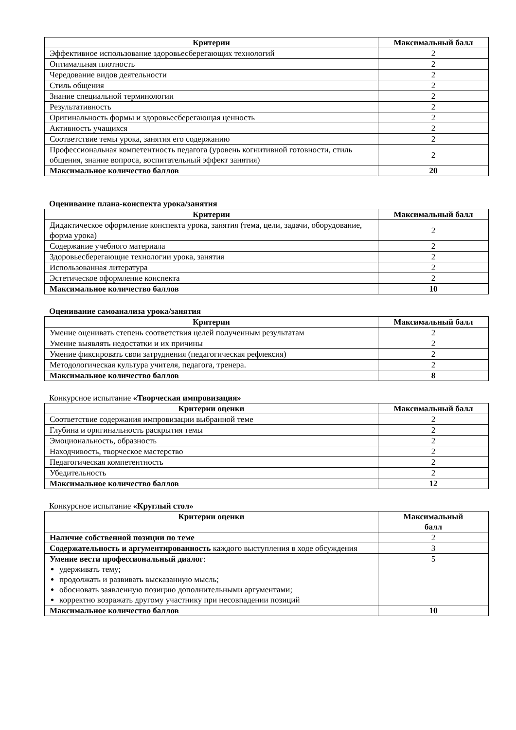| Критерии | Максимальный балл |
| --- | --- |
| Эффективное использование здоровьесберегающих технологий | 2 |
| Оптимальная плотность | 2 |
| Чередование видов деятельности | 2 |
| Стиль общения | 2 |
| Знание специальной терминологии | 2 |
| Результативность | 2 |
| Оригинальность формы и здоровьесберегающая ценность | 2 |
| Активность учащихся | 2 |
| Соответствие темы урока, занятия его содержанию | 2 |
| Профессиональная компетентность педагога (уровень когнитивной готовности, стиль общения, знание вопроса, воспитательный эффект занятия) | 2 |
| Максимальное количество баллов | 20 |
Оценивание плана-конспекта урока/занятия
| Критерии | Максимальный балл |
| --- | --- |
| Дидактическое оформление конспекта урока, занятия (тема, цели, задачи, оборудование, форма урока) | 2 |
| Содержание учебного материала | 2 |
| Здоровьесберегающие технологии урока, занятия | 2 |
| Использованная литература | 2 |
| Эстетическое оформление конспекта | 2 |
| Максимальное количество баллов | 10 |
Оценивание самоанализа урока/занятия
| Критерии | Максимальный балл |
| --- | --- |
| Умение оценивать степень соответствия целей полученным результатам | 2 |
| Умение выявлять недостатки и их причины | 2 |
| Умение фиксировать свои затруднения (педагогическая рефлексия) | 2 |
| Методологическая культура учителя, педагога, тренера. | 2 |
| Максимальное количество баллов | 8 |
Конкурсное испытание «Творческая импровизация»
| Критерии оценки | Максимальный балл |
| --- | --- |
| Соответствие содержания импровизации выбранной теме | 2 |
| Глубина и оригинальность раскрытия темы | 2 |
| Эмоциональность, образность | 2 |
| Находчивость, творческое мастерство | 2 |
| Педагогическая компетентность | 2 |
| Убедительность | 2 |
| Максимальное количество баллов | 12 |
Конкурсное испытание «Круглый стол»
| Критерии оценки | Максимальный балл |
| --- | --- |
| Наличие собственной позиции по теме | 2 |
| Содержательность и аргументированность каждого выступления в ходе обсуждения | 3 |
| Умение вести профессиональный диалог : удерживать тему; продолжать и развивать высказанную мысль; обосновать заявленную позицию дополнительными аргументами; корректно возражать другому участнику при несовпадении позиций | 5 |
| Максимальное количество баллов | 10 |